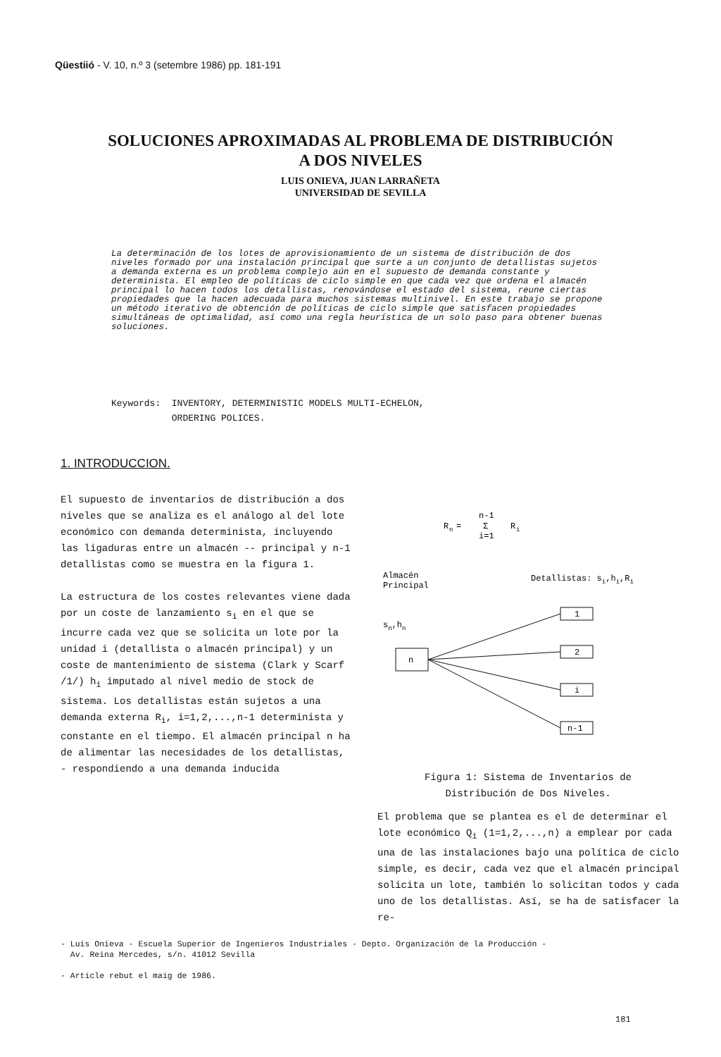Qüestiió - V. 10, n.º 3 (setembre 1986) pp. 181-191
SOLUCIONES APROXIMADAS AL PROBLEMA DE DISTRIBUCIÓN
A DOS NIVELES
LUIS ONIEVA, JUAN LARRAÑETA
UNIVERSIDAD DE SEVILLA
La determinación de los lotes de aprovisionamiento de un sistema de distribución de dos niveles formado por una instalación principal que surte a un conjunto de detallistas sujetos a demanda externa es un problema complejo aún en el supuesto de demanda constante y determinista. El empleo de políticas de ciclo simple en que cada vez que ordena el almacén principal lo hacen todos los detallistas, renovándose el estado del sistema, reune ciertas propiedades que la hacen adecuada para muchos sistemas multinivel. En este trabajo se propone un método iterativo de obtención de políticas de ciclo simple que satisfacen propiedades simultáneas de optimalidad, así como una regla heurística de un solo paso para obtener buenas soluciones.
Keywords: INVENTORY, DETERMINISTIC MODELS MULTI-ECHELON,
ORDERING POLICES.
1. INTRODUCCION.
El supuesto de inventarios de distribución a dos niveles que se analiza es el análogo al del lote económico con demanda determinista, incluyendo las ligaduras entre un almacén -- principal y n-1 detallistas como se muestra en la figura 1.
La estructura de los costes relevantes viene dada por un coste de lanzamiento s<sub>i</sub> en el que se incurre cada vez que se solicita un lote por la unidad i (detallista o almacén principal) y un coste de mantenimiento de sistema (Clark y Scarf /1/) h<sub>i</sub> imputado al nivel medio de stock de sistema. Los detallistas están sujetos a una demanda externa R<sub>i</sub>, i=1,2,...,n-1 determinista y constante en el tiempo. El almacén principal n ha de alimentar las necesidades de los detallistas, - respondiendo a una demanda inducida
R
n
=
n-1
Σ
i=1
R
i
Almacén
Principal
Detallistas: si,hi,Ri
sn,hn
n
1
2
i
n-1
Figura 1: Sistema de Inventarios de Distribución de Dos Niveles.
El problema que se plantea es el de determinar el lote económico Q<sub>i</sub> (1=1,2,...,n) a emplear por cada una de las instalaciones bajo una política de ciclo simple, es decir, cada vez que el almacén principal solicita un lote, también lo solicitan todos y cada uno de los detallistas. Así, se ha de satisfacer la re-
- Luis Onieva - Escuela Superior de Ingenieros Industriales - Depto. Organización de la Producción -
Av. Reina Mercedes, s/n. 41012 Sevilla
- Article rebut el maig de 1986.
181